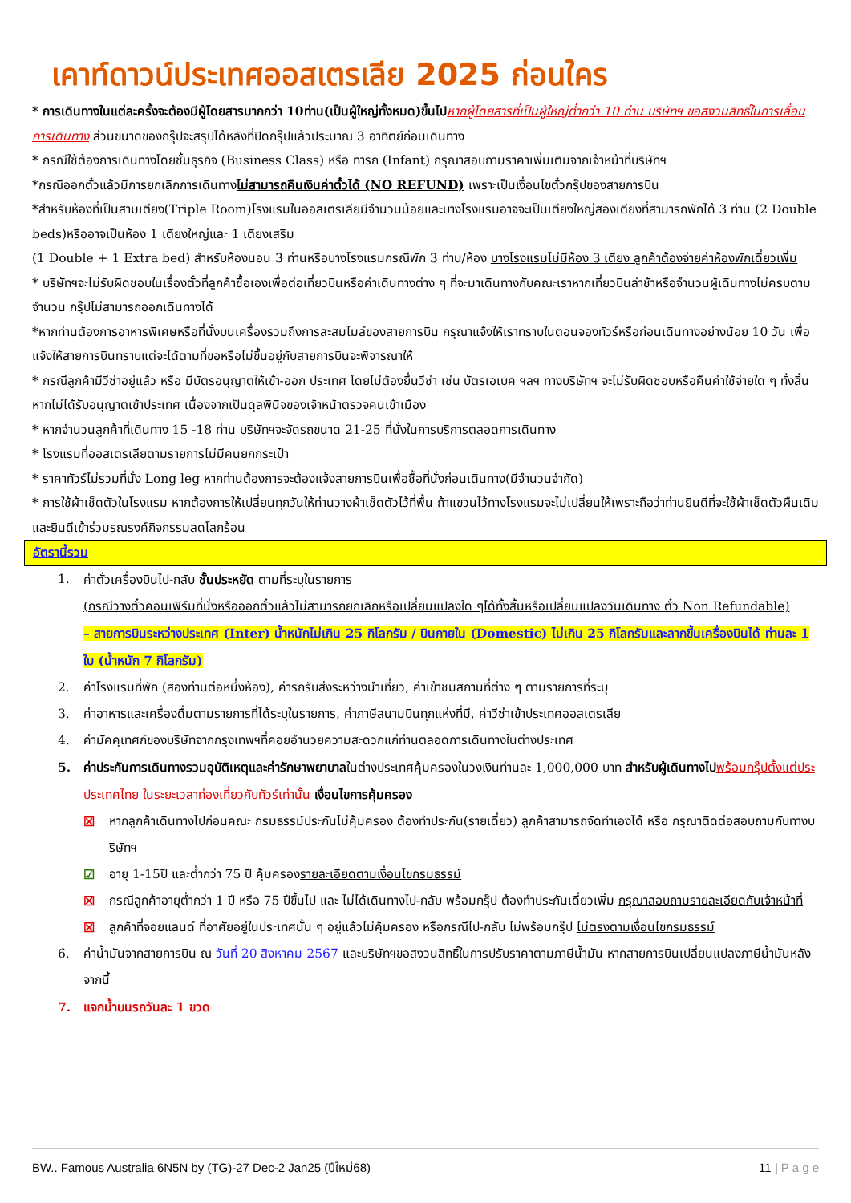เคาท์ดาวน์ประเทศออสเตรเลีย 2025 ก่อนใคร
* การเดินทางในแต่ละครั้งจะต้องมีผู้โดยสารมากกว่า 10ท่าน(เป็นผู้ใหญ่ทั้งหมด)ขึ้นไป หากผู้โดยสารที่เป็นผู้ใหญ่ต่ำกว่า 10 ท่าน บริษัทฯ ขอสงวนสิทธิ์ในการเลื่อนการเดินทาง ส่วนขนาดของกรุ๊ปจะสรุปได้หลังที่ปิดกรุ๊ปแล้วประมาณ 3 อาทิตย์ก่อนเดินทาง
* กรณีใช้ต้องการเดินทางโดยชั้นธุรกิจ (Business Class) หรือ ทารก (Infant) กรุณาสอบถามราคาเพิ่มเติมจากเจ้าหน้าที่บริษัทฯ
*กรณีออกตั๋วแล้วมีการยกเลิกการเดินทางไม่สามารถคืนเงินค่าตั๋วได้ (NO REFUND) เพราะเป็นเงื่อนไขตั๋วกรุ๊ปของสายการบิน
*สำหรับห้องที่เป็นสามเตียง(Triple Room)โรงแรมในออสเตรเลียมีจำนวนน้อยและบางโรงแรมอาจจะเป็นเตียงใหญ่สองเตียงที่สามารถพักได้ 3 ท่าน (2 Double beds)หรืออาจเป็นห้อง 1 เตียงใหญ่และ 1 เตียงเสริม
(1 Double + 1 Extra bed) สำหรับห้องนอน 3 ท่านหรือบางโรงแรมกรณีพัก 3 ท่าน/ห้อง บางโรงแรมไม่มีห้อง 3 เตียง ลูกค้าต้องจ่ายค่าห้องพักเดี่ยวเพิ่ม
* บริษัทฯจะไม่รับผิดชอบในเรื่องตั๋วที่ลูกค้าซื้อเองเพื่อต่อเที่ยวบินหรือค่าเดินทางต่าง ๆ ที่จะมาเดินทางกับคณะเราหากเที่ยวบินล่าช้าหรือจำนวนผู้เดินทางไม่ครบตามจำนวน กรุ๊ปไม่สามารถออกเดินทางได้
*หากท่านต้องการอาหารพิเศษหรือที่นั่งบนเครื่องรวมถึงการสะสมไมล์ของสายการบิน กรุณาแจ้งให้เราทราบในตอนจองทัวร์หรือก่อนเดินทางอย่างน้อย 10 วัน เพื่อแจ้งให้สายการบินทราบแต่จะได้ตามที่ขอหรือไม่ขึ้นอยู่กับสายการบินจะพิจารณาให้
* กรณีลูกค้ามีวีซ่าอยู่แล้ว หรือ มีบัตรอนุญาตให้เข้า-ออก ประเทศ โดยไม่ต้องยื่นวีซ่า เช่น บัตรเอเบค ฯลฯ ทางบริษัทฯ จะไม่รับผิดชอบหรือคืนค่าใช้จ่ายใด ๆ ทั้งสิ้น หากไม่ได้รับอนุญาตเข้าประเทศ เนื่องจากเป็นดุลพินิจของเจ้าหน้าตรวจคนเข้าเมือง
* หากจำนวนลูกค้าที่เดินทาง 15 -18 ท่าน บริษัทฯจะจัดรถขนาด 21-25 ที่นั่งในการบริการตลอดการเดินทาง
* โรงแรมที่ออสเตรเลียตามรายการไม่มีคนยกกระเป๋า
* ราคาทัวร์ไม่รวมที่นั่ง Long leg หากท่านต้องการจะต้องแจ้งสายการบินเพื่อซื้อที่นั่งก่อนเดินทาง(มีจำนวนจำกัด)
* การใช้ผ้าเช็ดตัวในโรงแรม หากต้องการให้เปลี่ยนทุกวันให้ท่านวางผ้าเช็ดตัวไว้ที่พื้น ถ้าแขวนไว้ทางโรงแรมจะไม่เปลี่ยนให้เพราะถือว่าท่านยินดีที่จะใช้ผ้าเช็ดตัวผืนเดิมและยินดีเข้าร่วมรณรงค์กิจกรรมลดโลกร้อน
อัตรานี้รวม
1. ค่าตั๋วเครื่องบินไป-กลับ ชั้นประหยัด ตามที่ระบุในรายการ
(กรณีวางตั๋วคอนเฟิร์มที่นั่งหรือออกตั๋วแล้วไม่สามารถยกเลิกหรือเปลี่ยนแปลงใด ๆได้ทั้งสิ้นหรือเปลี่ยนแปลงวันเดินทาง ตั๋ว Non Refundable)
– สายการบินระหว่างประเทศ (Inter) น้ำหนักไม่เกิน 25 กิโลกรัม / บินภายใน (Domestic) ไม่เกิน 25 กิโลกรัมและลากขึ้นเครื่องบินได้ ท่านละ 1 ใบ (น้ำหนัก 7 กิโลกรัม)
2. ค่าโรงแรมที่พัก (สองท่านต่อหนึ่งห้อง), ค่ารถรับส่งระหว่างนำเที่ยว, ค่าเข้าชมสถานที่ต่าง ๆ ตามรายการที่ระบุ
3. ค่าอาหารและเครื่องดื่มตามรายการที่ได้ระบุในรายการ, ค่าภาษีสนามบินทุกแห่งที่มี, ค่าวีซ่าเข้าประเทศออสเตรเลีย
4. ค่ามัคคุเทศก์ของบริษัทจากกรุงเทพฯที่คอยอำนวยความสะดวกแก่ท่านตลอดการเดินทางในต่างประเทศ
5. ค่าประกันการเดินทางรวมอุบัติเหตุและค่ารักษาพยาบาลในต่างประเทศคุ้มครองในวงเงินท่านละ 1,000,000 บาท สำหรับผู้เดินทางไป พร้อมกรุ๊ปตั้งแต่ประประเทศไทย ในระยะเวลาท่องเที่ยวกับทัวร์เท่านั้น เงื่อนไขการคุ้มครอง
☒ หากลูกค้าเดินทางไปก่อนคณะ กรมธรรม์ประกันไม่คุ้มครอง ต้องทำประกัน(รายเดี่ยว) ลูกค้าสามารถจัดทำเองได้ หรือ กรุณาติดต่อสอบถามกับทางบริษัทฯ
☑ อายุ 1-15ปี และต่ำกว่า 75 ปี คุ้มครองรายละเอียดตามเงื่อนไขกรมธรรม์
☒ กรณีลูกค้าอายุต่ำกว่า 1 ปี หรือ 75 ปีขึ้นไป และ ไม่ได้เดินทางไป-กลับ พร้อมกรุ๊ป ต้องทำประกันเดี่ยวเพิ่ม กรุณาสอบถามรายละเอียดกับเจ้าหน้าที่
☒ ลูกค้าที่จอยแลนด์ ที่อาศัยอยู่ในประเทศนั้น ๆ อยู่แล้วไม่คุ้มครอง หรือกรณีไป-กลับ ไม่พร้อมกรุ๊ป ไม่ตรงตามเงื่อนไขกรมธรรม์
6. ค่าน้ำมันจากสายการบิน ณ วันที่ 20 สิงหาคม 2567 และบริษัทฯขอสงวนสิทธิ์ในการปรับราคาตามภาษีน้ำมัน หากสายการบินเปลี่ยนแปลงภาษีน้ำมันหลังจากนี้
7. แจกน้ำบนรถวันละ 1 ขวด
BW.. Famous Australia 6N5N by (TG)-27 Dec-2 Jan25 (ปีใหม่68) 11 | P a g e